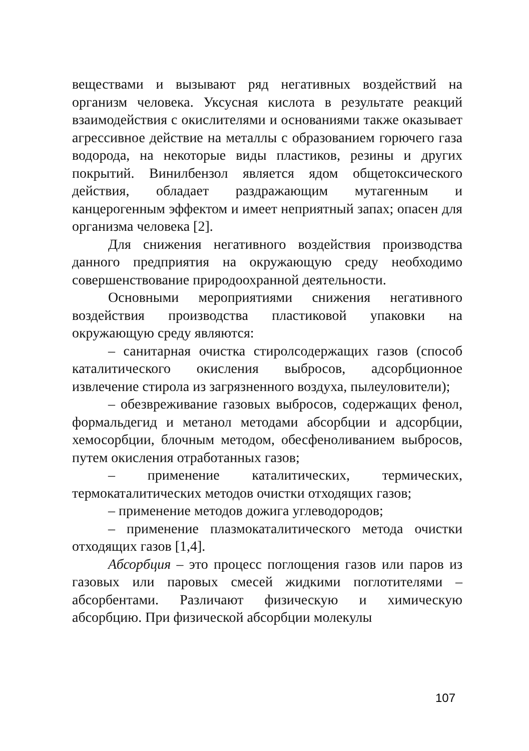веществами и вызывают ряд негативных воздействий на организм человека. Уксусная кислота в результате реакций взаимодействия с окислителями и основаниями также оказывает агрессивное действие на металлы с образованием горючего газа водорода, на некоторые виды пластиков, резины и других покрытий. Винилбензол является ядом общетоксического действия, обладает раздражающим мутагенным и канцерогенным эффектом и имеет неприятный запах; опасен для организма человека [2].
Для снижения негативного воздействия производства данного предприятия на окружающую среду необходимо совершенствование природоохранной деятельности.
Основными мероприятиями снижения негативного воздействия производства пластиковой упаковки на окружающую среду являются:
– санитарная очистка стиролсодержащих газов (способ каталитического окисления выбросов, адсорбционное извлечение стирола из загрязненного воздуха, пылеуловители);
– обезвреживание газовых выбросов, содержащих фенол, формальдегид и метанол методами абсорбции и адсорбции, хемосорбции, блочным методом, обесфеноливанием выбросов, путем окисления отработанных газов;
– применение каталитических, термических, термокаталитических методов очистки отходящих газов;
– применение методов дожига углеводородов;
– применение плазмокаталитического метода очистки отходящих газов [1,4].
Абсорбция – это процесс поглощения газов или паров из газовых или паровых смесей жидкими поглотителями – абсорбентами. Различают физическую и химическую абсорбцию. При физической абсорбции молекулы
107